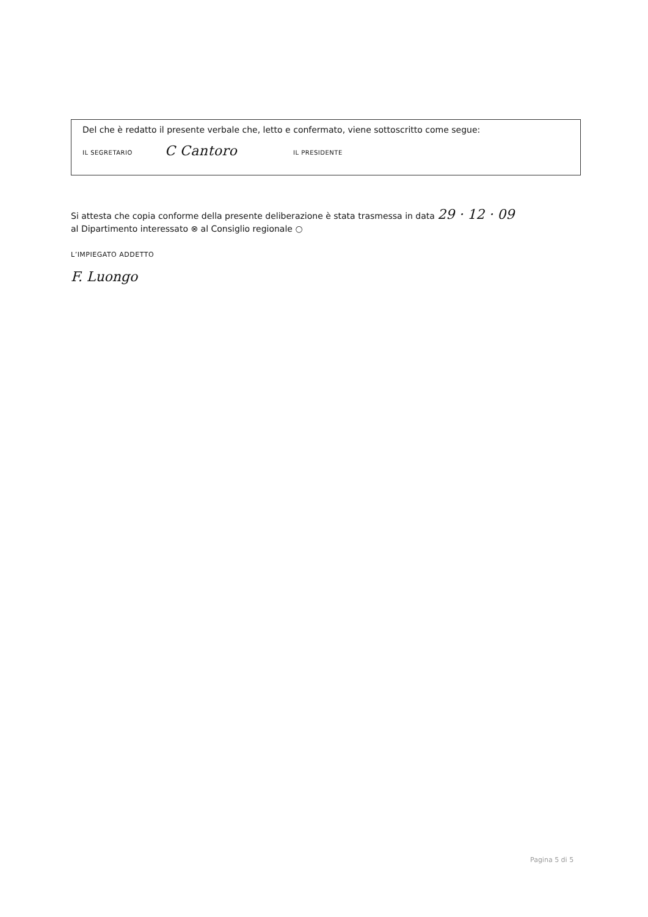Del che è redatto il presente verbale che, letto e confermato, viene sottoscritto come segue:
IL SEGRETARIO C Cantoro IL PRESIDENTE
Si attesta che copia conforme della presente deliberazione è stata trasmessa in data 29 · 12 · 09
al Dipartimento interessato ⊗ al Consiglio regionale ○
L’IMPIEGATO ADDETTO
F. Luongo
Pagina 5 di 5